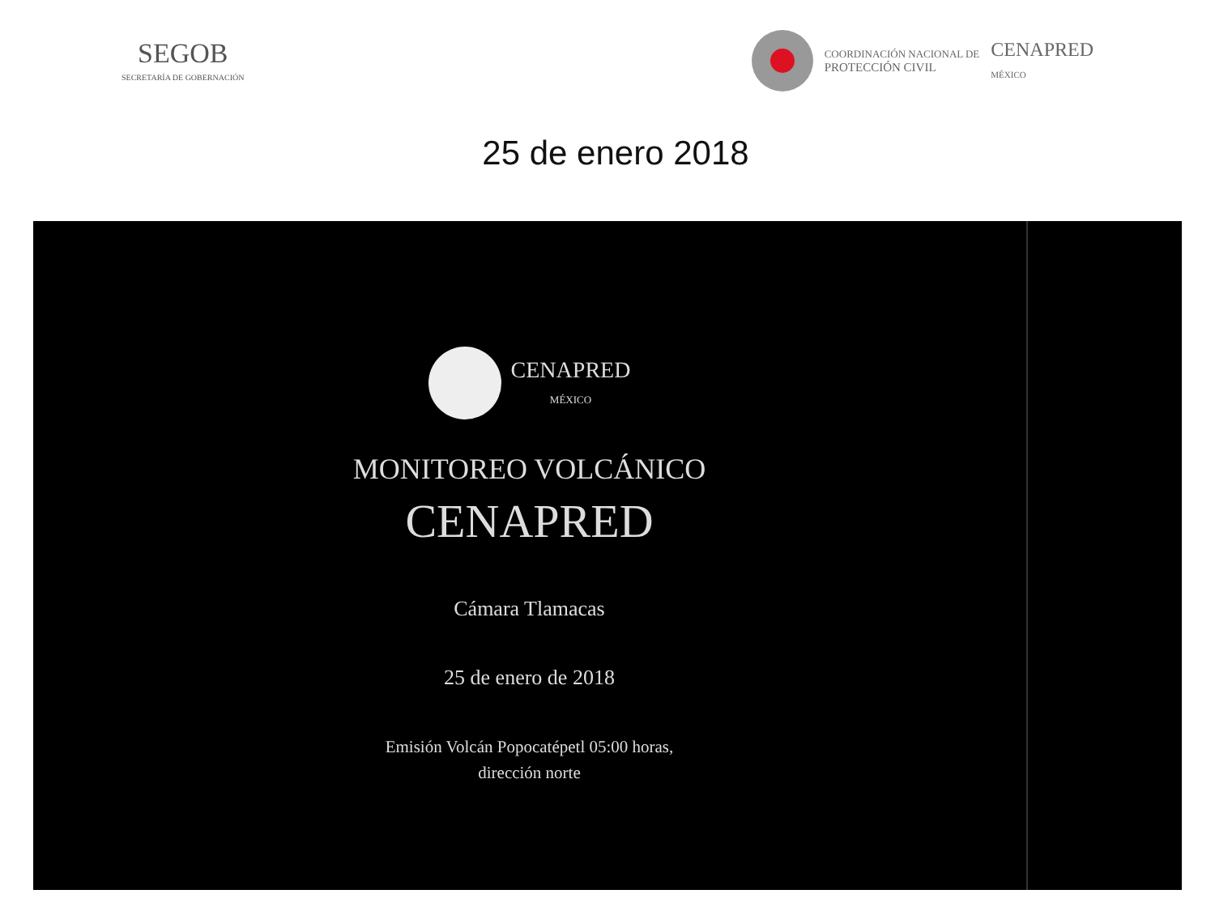SEGOB
SECRETARÍA DE GOBERNACIÓN
COORDINACIÓN NACIONAL DE
PROTECCIÓN CIVIL
CENAPRED
MÉXICO
25 de enero 2018
CENAPRED
MÉXICO
MONITOREO VOLCÁNICO
CENAPRED
Cámara Tlamacas
25 de enero de 2018
Emisión Volcán Popocatépetl 05:00 horas,
dirección norte